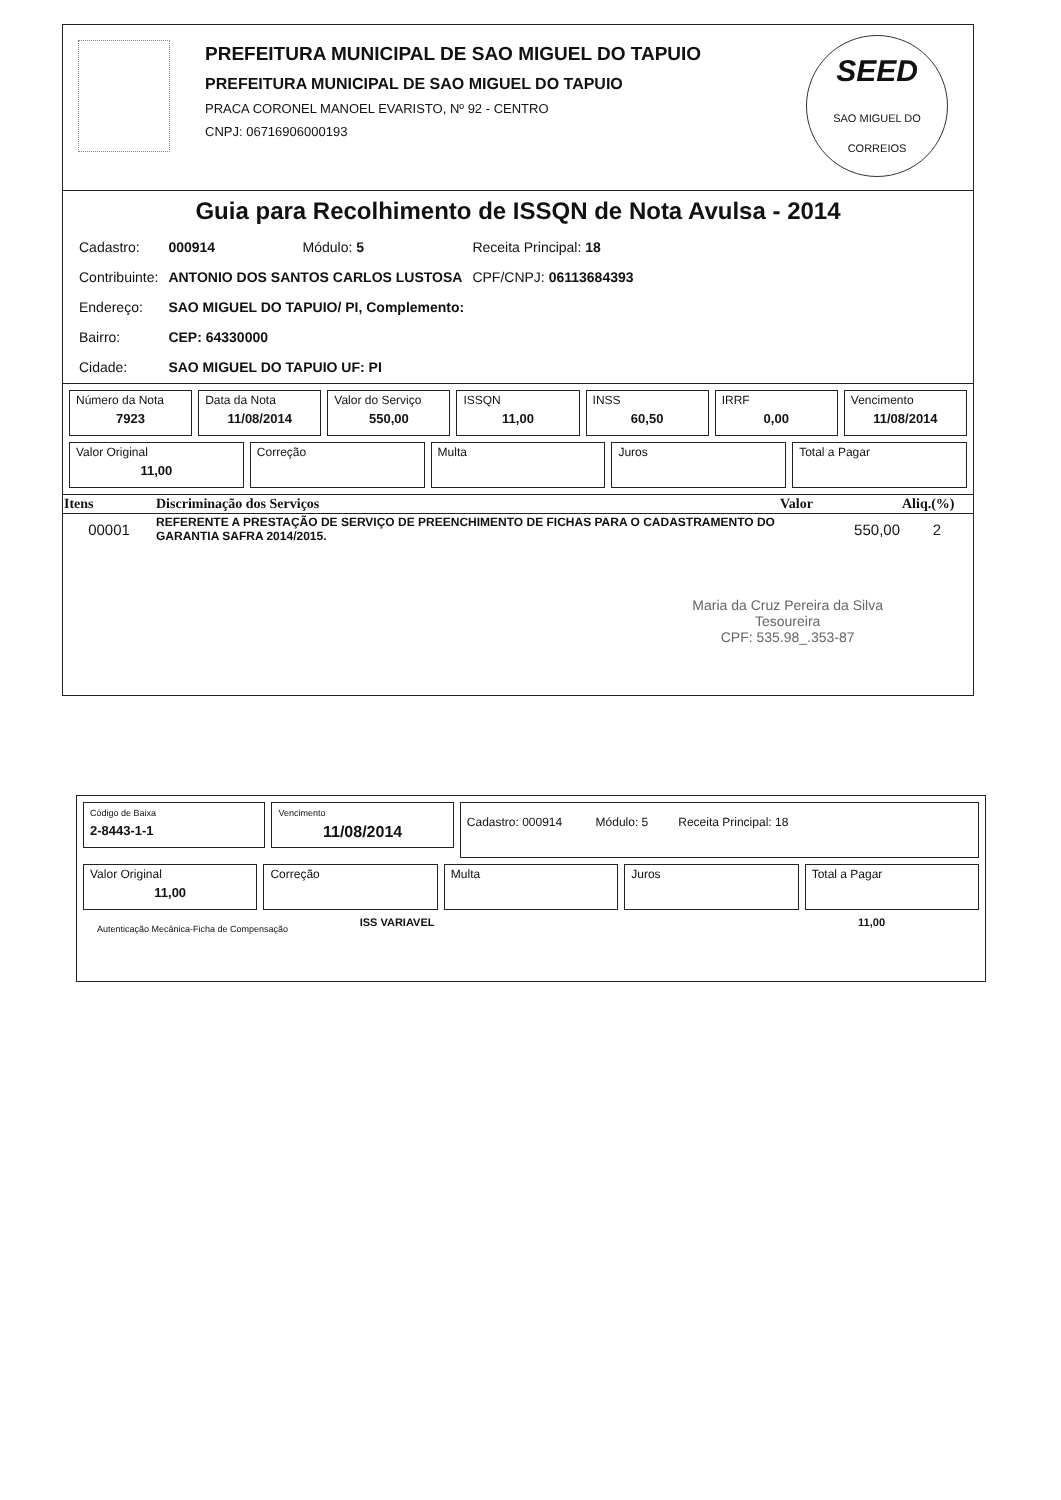PREFEITURA MUNICIPAL DE SAO MIGUEL DO TAPUIO
PREFEITURA MUNICIPAL DE SAO MIGUEL DO TAPUIO
PRACA CORONEL MANOEL EVARISTO, Nº 92 - CENTRO
CNPJ: 06716906000193
SEED
SAO MIGUEL DO
CORREIOS
Guia para Recolhimento de ISSQN de Nota Avulsa - 2014
| Cadastro: | 000914 | Módulo: 5 | Receita Principal: 18 |
| Contribuinte: | ANTONIO DOS SANTOS CARLOS LUSTOSA | | CPF/CNPJ: 06113684393 |
| Endereço: | SAO MIGUEL DO TAPUIO/ PI, Complemento: | | |
| Bairro: | CEP: 64330000 | | |
| Cidade: | SAO MIGUEL DO TAPUIO UF: PI | | |
Número da Nota
7923
Data da Nota
11/08/2014
Valor do Serviço
550,00
ISSQN
11,00
INSS
60,50
IRRF
0,00
Vencimento
11/08/2014
Valor Original
11,00
Correção Multa Juros Total a Pagar
| Itens | Discriminação dos Serviços | Valor | Aliq.(%) |
| --- | --- | --- | --- |
| 00001 | REFERENTE A PRESTAÇÃO DE SERVIÇO DE PREENCHIMENTO DE FICHAS PARA O CADASTRAMENTO DO GARANTIA SAFRA 2014/2015. | 550,00 | 2 |
Maria da Cruz Pereira da Silva
Tesoureira
CPF: 535.98_.353-87
Código de Baixa
2-8443-1-1
Vencimento
11/08/2014
Cadastro: 000914 Módulo: 5 Receita Principal: 18
Valor Original
11,00
Correção Multa Juros Total a Pagar
Autenticação Mecânica-Ficha de Compensação ISS VARIAVEL 11,00